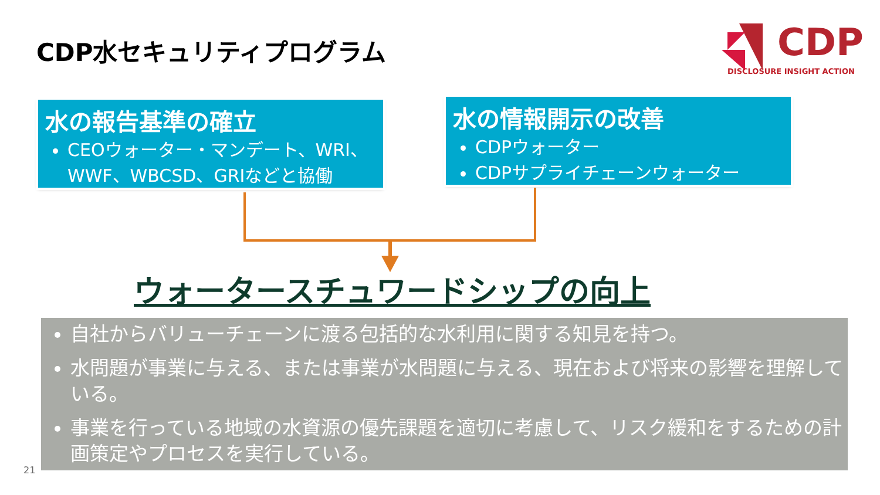CDP水セキュリティプログラム
CDP
DISCLOSURE INSIGHT ACTION
水の報告基準の確立
CEOウォーター・マンデート、WRI、WWF、WBCSD、GRIなどと協働
水の情報開示の改善
CDPウォーター
CDPサプライチェーンウォーター
ウォータースチュワードシップの向上
自社からバリューチェーンに渡る包括的な水利用に関する知見を持つ。
水問題が事業に与える、または事業が水問題に与える、現在および将来の影響を理解している。
事業を行っている地域の水資源の優先課題を適切に考慮して、リスク緩和をするための計画策定やプロセスを実行している。
21